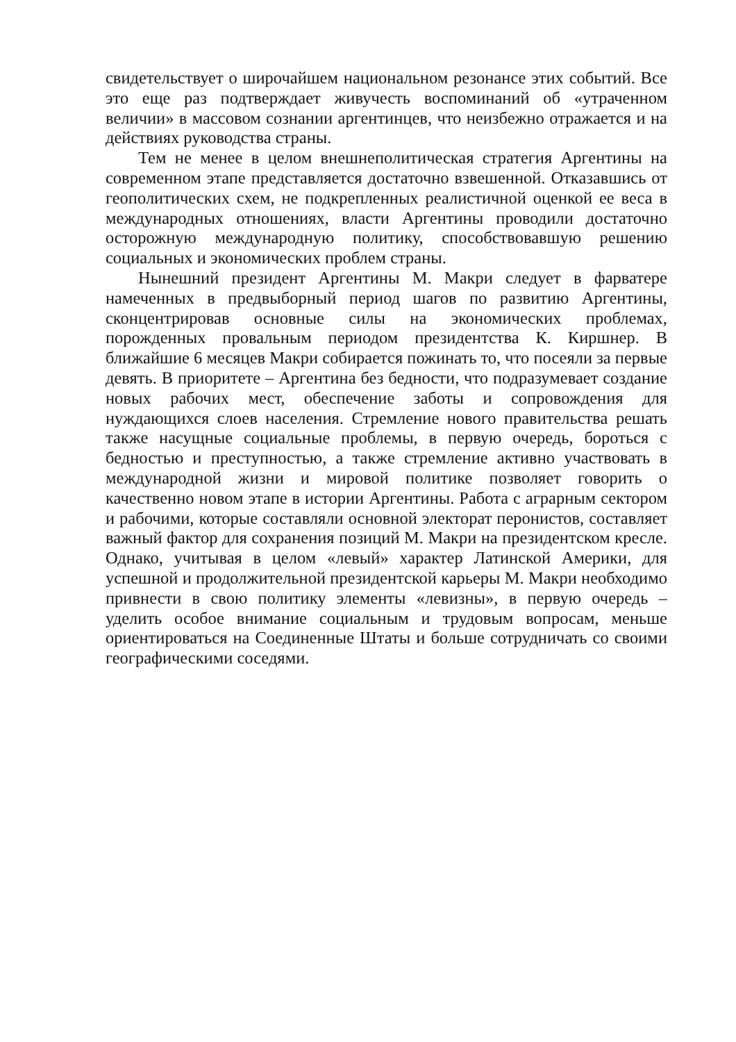свидетельствует о широчайшем национальном резонансе этих событий. Все это еще раз подтверждает живучесть воспоминаний об «утраченном величии» в массовом сознании аргентинцев, что неизбежно отражается и на действиях руководства страны.
Тем не менее в целом внешнеполитическая стратегия Аргентины на современном этапе представляется достаточно взвешенной. Отказавшись от геополитических схем, не подкрепленных реалистичной оценкой ее веса в международных отношениях, власти Аргентины проводили достаточно осторожную международную политику, способствовавшую решению социальных и экономических проблем страны.
Нынешний президент Аргентины М. Макри следует в фарватере намеченных в предвыборный период шагов по развитию Аргентины, сконцентрировав основные силы на экономических проблемах, порожденных провальным периодом президентства К. Киршнер. В ближайшие 6 месяцев Макри собирается пожинать то, что посеяли за первые девять. В приоритете – Аргентина без бедности, что подразумевает создание новых рабочих мест, обеспечение заботы и сопровождения для нуждающихся слоев населения. Стремление нового правительства решать также насущные социальные проблемы, в первую очередь, бороться с бедностью и преступностью, а также стремление активно участвовать в международной жизни и мировой политике позволяет говорить о качественно новом этапе в истории Аргентины. Работа с аграрным сектором и рабочими, которые составляли основной электорат перонистов, составляет важный фактор для сохранения позиций М. Макри на президентском кресле. Однако, учитывая в целом «левый» характер Латинской Америки, для успешной и продолжительной президентской карьеры М. Макри необходимо привнести в свою политику элементы «левизны», в первую очередь – уделить особое внимание социальным и трудовым вопросам, меньше ориентироваться на Соединенные Штаты и больше сотрудничать со своими географическими соседями.